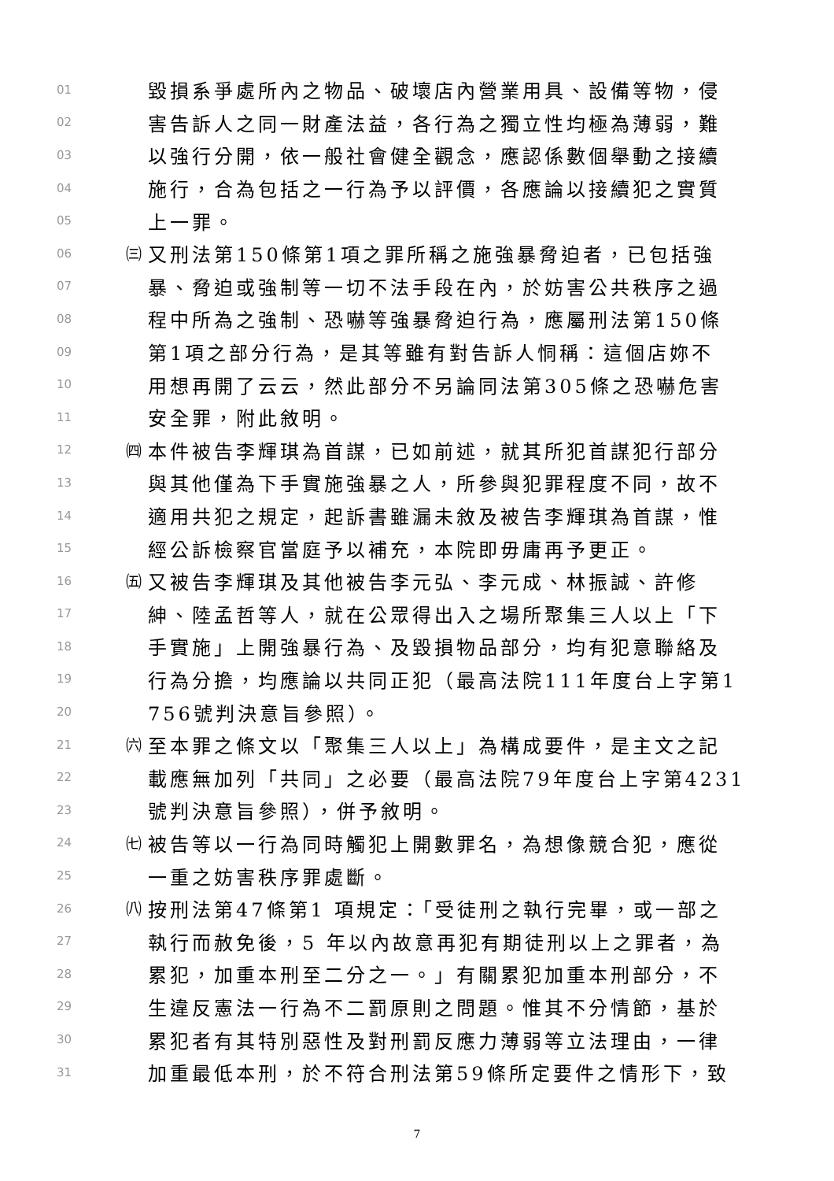01 毀損系爭處所內之物品、破壞店內營業用具、設備等物，侵
02 害告訴人之同一財產法益，各行為之獨立性均極為薄弱，難
03 以強行分開，依一般社會健全觀念，應認係數個舉動之接續
04 施行，合為包括之一行為予以評價，各應論以接續犯之實質
05 上一罪。
06 ㈢ 又刑法第150條第1項之罪所稱之施強暴脅迫者，已包括強
07 暴、脅迫或強制等一切不法手段在內，於妨害公共秩序之過
08 程中所為之強制、恐嚇等強暴脅迫行為，應屬刑法第150條
09 第1項之部分行為，是其等雖有對告訴人恫稱：這個店妳不
10 用想再開了云云，然此部分不另論同法第305條之恐嚇危害
11 安全罪，附此敘明。
12 ㈣ 本件被告李輝琪為首謀，已如前述，就其所犯首謀犯行部分
13 與其他僅為下手實施強暴之人，所參與犯罪程度不同，故不
14 適用共犯之規定，起訴書雖漏未敘及被告李輝琪為首謀，惟
15 經公訴檢察官當庭予以補充，本院即毋庸再予更正。
16 ㈤ 又被告李輝琪及其他被告李元弘、李元成、林振誠、許修
17 紳、陸孟哲等人，就在公眾得出入之場所聚集三人以上「下
18 手實施」上開強暴行為、及毀損物品部分，均有犯意聯絡及
19 行為分擔，均應論以共同正犯（最高法院111年度台上字第1
20 756號判決意旨參照）。
21 ㈥ 至本罪之條文以「聚集三人以上」為構成要件，是主文之記
22 載應無加列「共同」之必要（最高法院79年度台上字第4231
23 號判決意旨參照），併予敘明。
24 ㈦ 被告等以一行為同時觸犯上開數罪名，為想像競合犯，應從
25 一重之妨害秩序罪處斷。
26 ㈧ 按刑法第47條第1 項規定：「受徒刑之執行完畢，或一部之
27 執行而赦免後，5 年以內故意再犯有期徒刑以上之罪者，為
28 累犯，加重本刑至二分之一。」有關累犯加重本刑部分，不
29 生違反憲法一行為不二罰原則之問題。惟其不分情節，基於
30 累犯者有其特別惡性及對刑罰反應力薄弱等立法理由，一律
31 加重最低本刑，於不符合刑法第59條所定要件之情形下，致
7